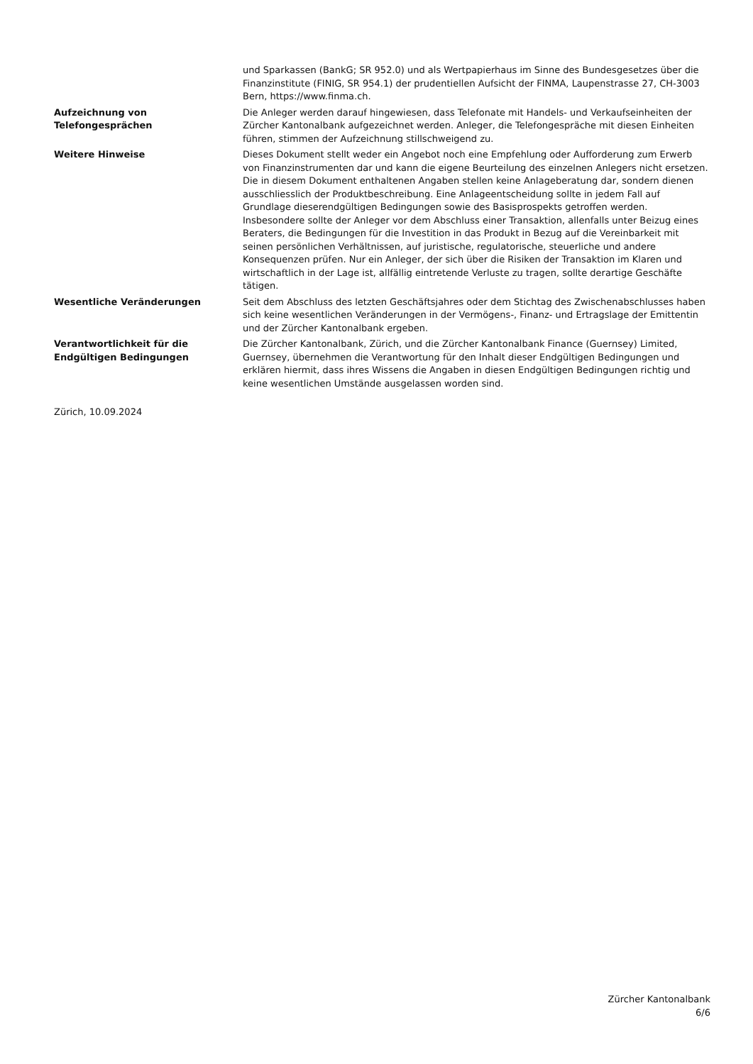| | und Sparkassen (BankG; SR 952.0) und als Wertpapierhaus im Sinne des Bundesgesetzes über die Finanzinstitute (FINIG, SR 954.1) der prudentiellen Aufsicht der FINMA, Laupenstrasse 27, CH-3003 Bern, https://www.finma.ch. |
| Aufzeichnung von Telefongesprächen | Die Anleger werden darauf hingewiesen, dass Telefonate mit Handels- und Verkaufseinheiten der Zürcher Kantonalbank aufgezeichnet werden. Anleger, die Telefongespräche mit diesen Einheiten führen, stimmen der Aufzeichnung stillschweigend zu. |
| Weitere Hinweise | Dieses Dokument stellt weder ein Angebot noch eine Empfehlung oder Aufforderung zum Erwerb von Finanzinstrumenten dar und kann die eigene Beurteilung des einzelnen Anlegers nicht ersetzen. Die in diesem Dokument enthaltenen Angaben stellen keine Anlageberatung dar, sondern dienen ausschliesslich der Produktbeschreibung. Eine Anlageentscheidung sollte in jedem Fall auf Grundlage dieserendgültigen Bedingungen sowie des Basisprospekts getroffen werden. Insbesondere sollte der Anleger vor dem Abschluss einer Transaktion, allenfalls unter Beizug eines Beraters, die Bedingungen für die Investition in das Produkt in Bezug auf die Vereinbarkeit mit seinen persönlichen Verhältnissen, auf juristische, regulatorische, steuerliche und andere Konsequenzen prüfen. Nur ein Anleger, der sich über die Risiken der Transaktion im Klaren und wirtschaftlich in der Lage ist, allfällig eintretende Verluste zu tragen, sollte derartige Geschäfte tätigen. |
| Wesentliche Veränderungen | Seit dem Abschluss des letzten Geschäftsjahres oder dem Stichtag des Zwischenabschlusses haben sich keine wesentlichen Veränderungen in der Vermögens-, Finanz- und Ertragslage der Emittentin und der Zürcher Kantonalbank ergeben. |
| Verantwortlichkeit für die Endgültigen Bedingungen | Die Zürcher Kantonalbank, Zürich, und die Zürcher Kantonalbank Finance (Guernsey) Limited, Guernsey, übernehmen die Verantwortung für den Inhalt dieser Endgültigen Bedingungen und erklären hiermit, dass ihres Wissens die Angaben in diesen Endgültigen Bedingungen richtig und keine wesentlichen Umstände ausgelassen worden sind. |
Zürich, 10.09.2024
Zürcher Kantonalbank
6/6